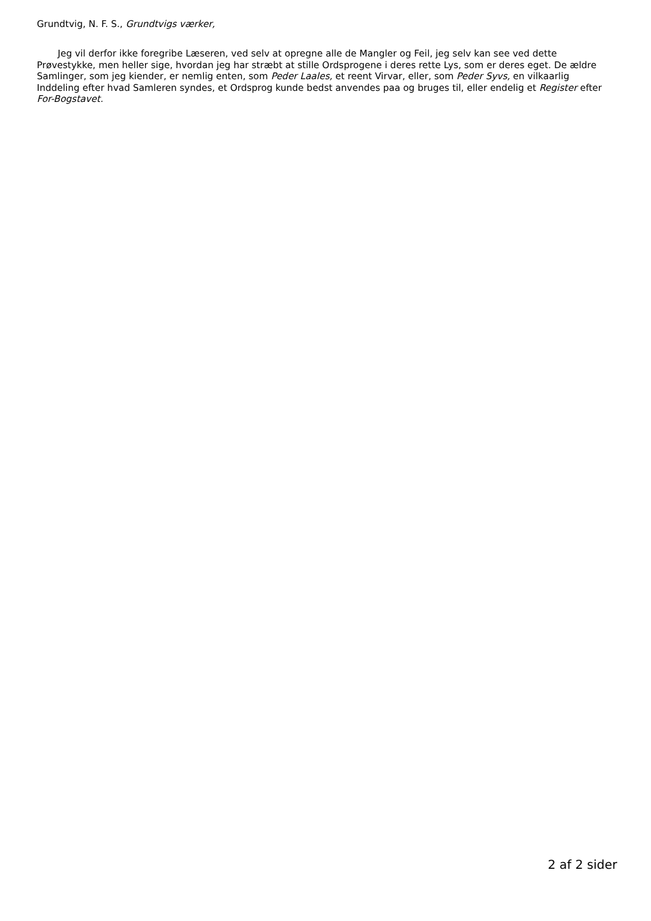Grundtvig, N. F. S., Grundtvigs værker,
Jeg vil derfor ikke foregribe Læseren, ved selv at opregne alle de Mangler og Feil, jeg selv kan see ved dette Prøvestykke, men heller sige, hvordan jeg har stræbt at stille Ordsprogene i deres rette Lys, som er deres eget. De ældre Samlinger, som jeg kiender, er nemlig enten, som Peder Laales, et reent Virvar, eller, som Peder Syvs, en vilkaarlig Inddeling efter hvad Samleren syndes, et Ordsprog kunde bedst anvendes paa og bruges til, eller endelig et Register efter For-Bogstavet.
2 af 2 sider